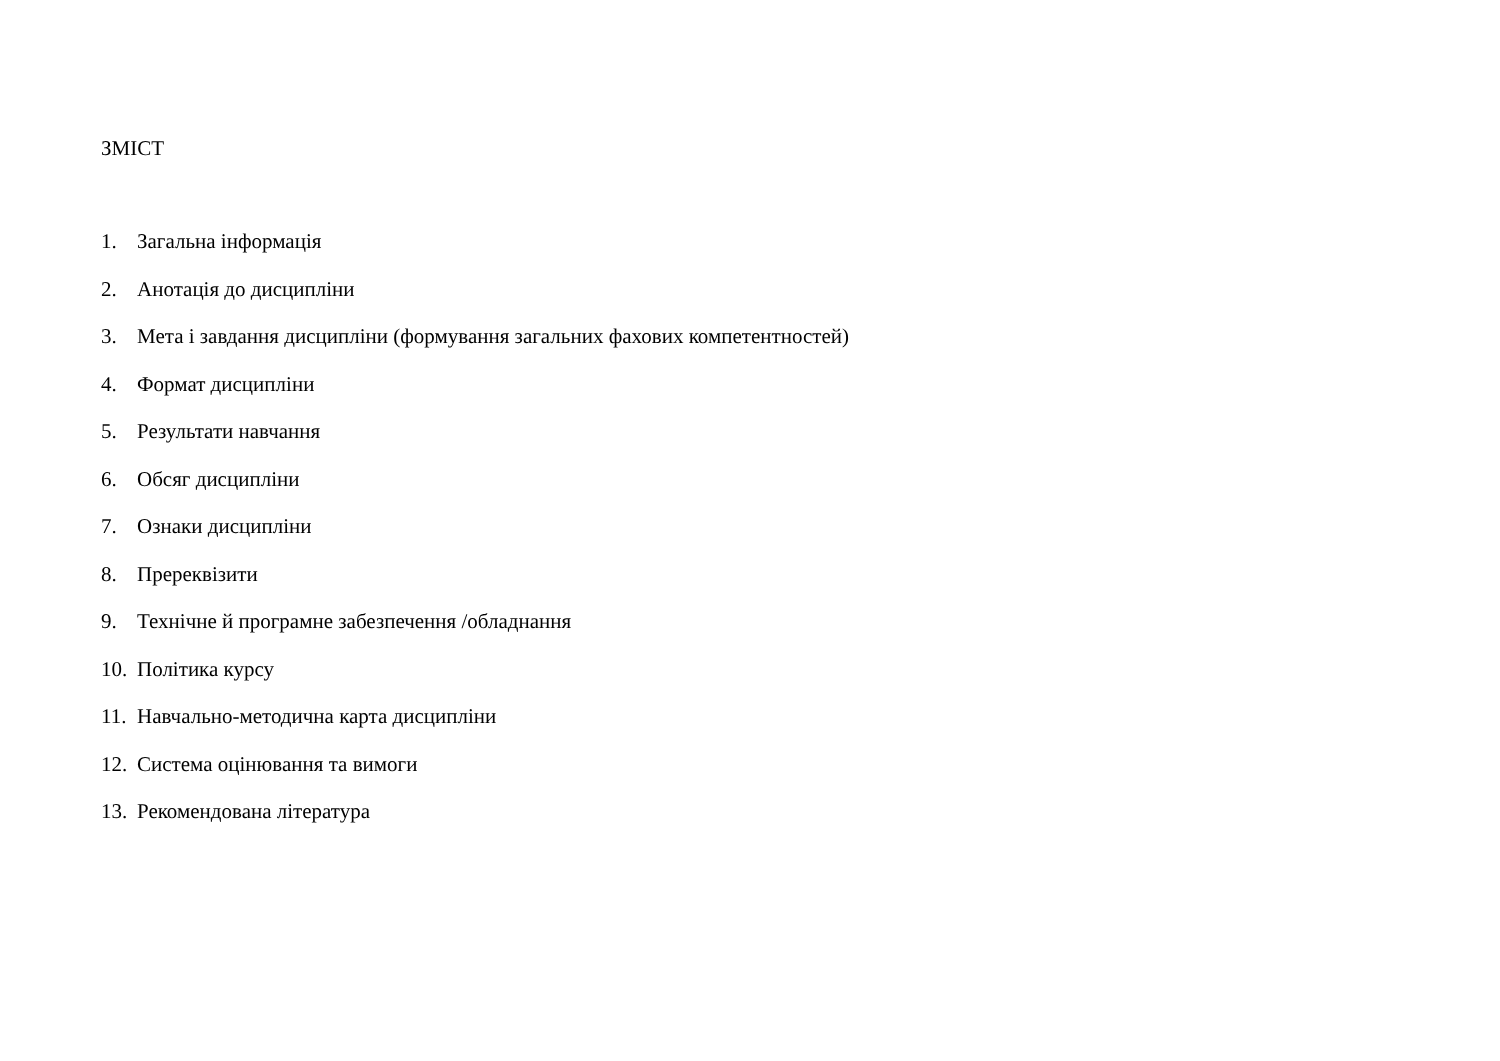ЗМІСТ
1. Загальна інформація
2. Анотація до дисципліни
3. Мета і завдання дисципліни (формування загальних фахових компетентностей)
4. Формат дисципліни
5. Результати навчання
6. Обсяг дисципліни
7. Ознаки дисципліни
8. Пререквізити
9. Технічне й програмне забезпечення /обладнання
10. Політика курсу
11. Навчально-методична карта дисципліни
12. Система оцінювання та вимоги
13. Рекомендована література